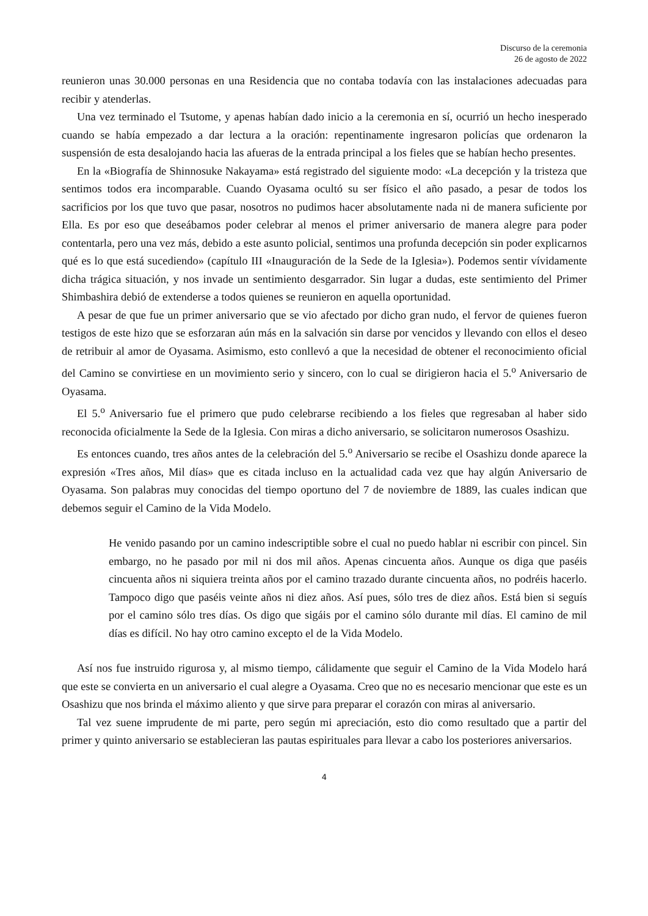Discurso de la ceremonia
26 de agosto de 2022
reunieron unas 30.000 personas en una Residencia que no contaba todavía con las instalaciones adecuadas para recibir y atenderlas.
Una vez terminado el Tsutome, y apenas habían dado inicio a la ceremonia en sí, ocurrió un hecho inesperado cuando se había empezado a dar lectura a la oración: repentinamente ingresaron policías que ordenaron la suspensión de esta desalojando hacia las afueras de la entrada principal a los fieles que se habían hecho presentes.
En la «Biografía de Shinnosuke Nakayama» está registrado del siguiente modo: «La decepción y la tristeza que sentimos todos era incomparable. Cuando Oyasama ocultó su ser físico el año pasado, a pesar de todos los sacrificios por los que tuvo que pasar, nosotros no pudimos hacer absolutamente nada ni de manera suficiente por Ella. Es por eso que deseábamos poder celebrar al menos el primer aniversario de manera alegre para poder contentarla, pero una vez más, debido a este asunto policial, sentimos una profunda decepción sin poder explicarnos qué es lo que está sucediendo» (capítulo III «Inauguración de la Sede de la Iglesia»). Podemos sentir vívidamente dicha trágica situación, y nos invade un sentimiento desgarrador. Sin lugar a dudas, este sentimiento del Primer Shimbashira debió de extenderse a todos quienes se reunieron en aquella oportunidad.
A pesar de que fue un primer aniversario que se vio afectado por dicho gran nudo, el fervor de quienes fueron testigos de este hizo que se esforzaran aún más en la salvación sin darse por vencidos y llevando con ellos el deseo de retribuir al amor de Oyasama. Asimismo, esto conllevó a que la necesidad de obtener el reconocimiento oficial del Camino se convirtiese en un movimiento serio y sincero, con lo cual se dirigieron hacia el 5.<sup>o</sup> Aniversario de Oyasama.
El 5.<sup>o</sup> Aniversario fue el primero que pudo celebrarse recibiendo a los fieles que regresaban al haber sido reconocida oficialmente la Sede de la Iglesia. Con miras a dicho aniversario, se solicitaron numerosos Osashizu.
Es entonces cuando, tres años antes de la celebración del 5.<sup>o</sup> Aniversario se recibe el Osashizu donde aparece la expresión «Tres años, Mil días» que es citada incluso en la actualidad cada vez que hay algún Aniversario de Oyasama. Son palabras muy conocidas del tiempo oportuno del 7 de noviembre de 1889, las cuales indican que debemos seguir el Camino de la Vida Modelo.
He venido pasando por un camino indescriptible sobre el cual no puedo hablar ni escribir con pincel. Sin embargo, no he pasado por mil ni dos mil años. Apenas cincuenta años. Aunque os diga que paséis cincuenta años ni siquiera treinta años por el camino trazado durante cincuenta años, no podréis hacerlo. Tampoco digo que paséis veinte años ni diez años. Así pues, sólo tres de diez años. Está bien si seguís por el camino sólo tres días. Os digo que sigáis por el camino sólo durante mil días. El camino de mil días es difícil. No hay otro camino excepto el de la Vida Modelo.
Así nos fue instruido rigurosa y, al mismo tiempo, cálidamente que seguir el Camino de la Vida Modelo hará que este se convierta en un aniversario el cual alegre a Oyasama. Creo que no es necesario mencionar que este es un Osashizu que nos brinda el máximo aliento y que sirve para preparar el corazón con miras al aniversario.
Tal vez suene imprudente de mi parte, pero según mi apreciación, esto dio como resultado que a partir del primer y quinto aniversario se establecieran las pautas espirituales para llevar a cabo los posteriores aniversarios.
4